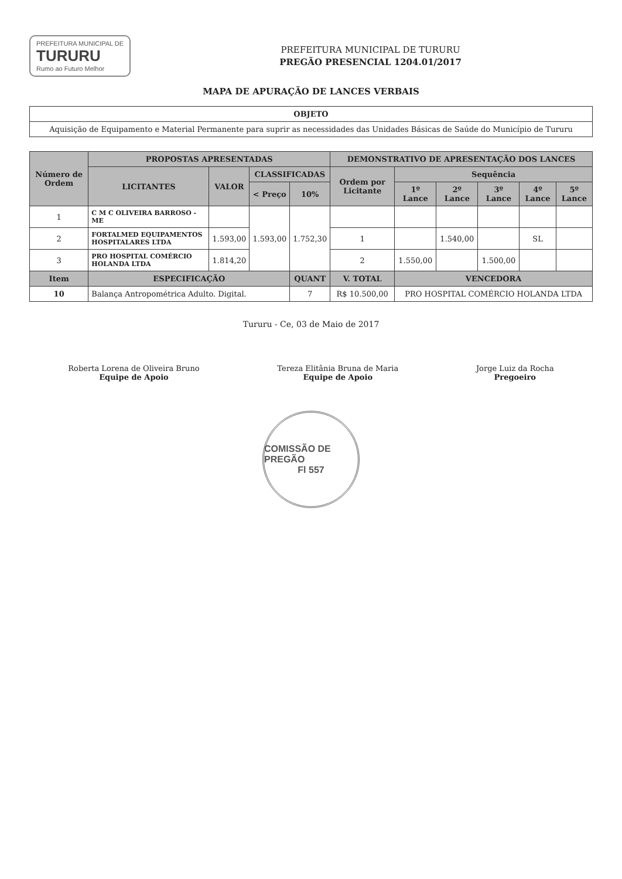PREFEITURA MUNICIPAL DE
TURURU
Rumo ao Futuro Melhor
PREFEITURA MUNICIPAL DE TURURU
PREGÃO PRESENCIAL 1204.01/2017
MAPA DE APURAÇÃO DE LANCES VERBAIS
| OBJETO |
| --- |
| Aquisição de Equipamento e Material Permanente para suprir as necessidades das Unidades Básicas de Saúde do Município de Tururu |
| Número de Ordem | PROPOSTAS APRESENTADAS | | | | DEMONSTRATIVO DE APRESENTAÇÃO DOS LANCES | | | | | |
| --- | --- | --- | --- | --- | --- | --- | --- | --- | --- | --- |
| | LICITANTES | VALOR | CLASSIFICADAS | | Ordem por Licitante | Sequência | | | | |
| | | | < Preço | 10% | | 1º Lance | 2º Lance | 3º Lance | 4º Lance | 5º Lance |
| 1 | C M C OLIVEIRA BARROSO - ME | | 1.593,00 | 1.752,30 | | | | | | |
| 2 | FORTALMED EQUIPAMENTOS HOSPITALARES LTDA | 1.593,00 | | | 1 | | 1.540,00 | | SL | |
| 3 | PRO HOSPITAL COMÉRCIO HOLANDA LTDA | 1.814,20 | | | 2 | 1.550,00 | | 1.500,00 | | |
| Item | ESPECIFICAÇÃO | | | QUANT | V. TOTAL | VENCEDORA | | | | |
| 10 | Balança Antropométrica Adulto. Digital. | | | 7 | R$ 10.500,00 | PRO HOSPITAL COMÉRCIO HOLANDA LTDA | | | | |
Tururu - Ce, 03 de Maio de 2017
Roberta Lorena de Oliveira Bruno
Equipe de Apoio
Tereza Elitânia Bruna de Maria
Equipe de Apoio
Jorge Luiz da Rocha
Pregoeiro
COMISSÃO DE PREGÃO
Fl 557